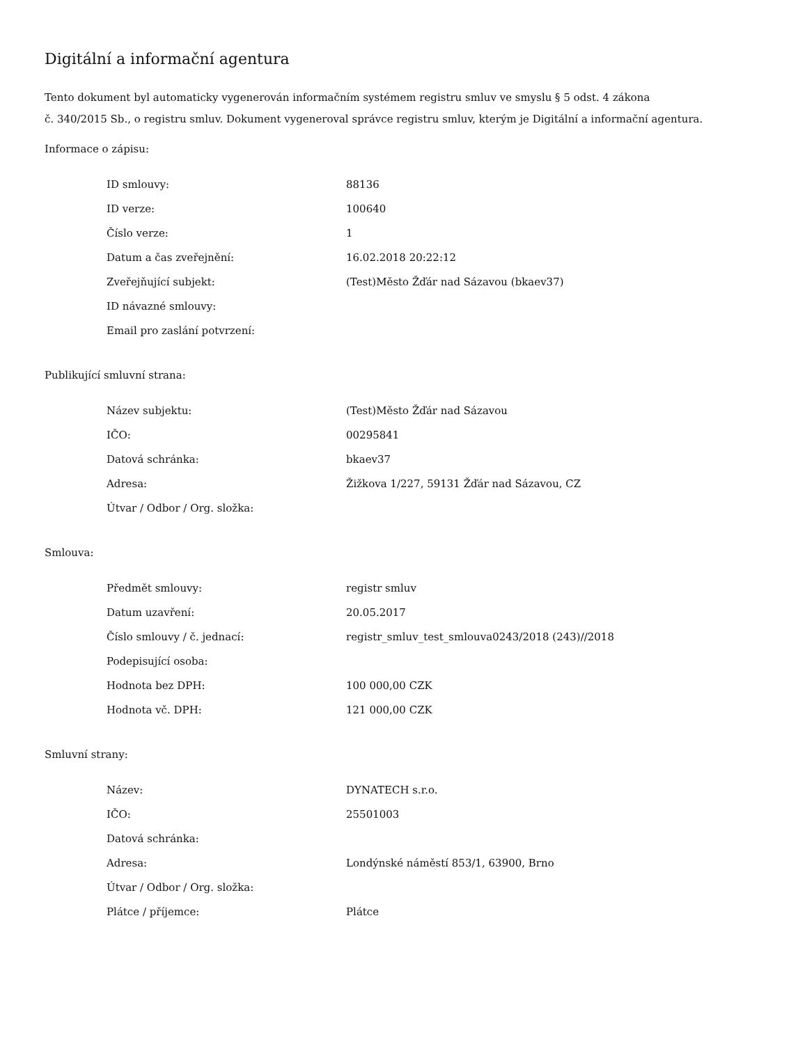Digitální a informační agentura
Tento dokument byl automaticky vygenerován informačním systémem registru smluv ve smyslu § 5 odst. 4 zákona
č. 340/2015 Sb., o registru smluv. Dokument vygeneroval správce registru smluv, kterým je Digitální a informační agentura.
Informace o zápisu:
| ID smlouvy: | 88136 |
| ID verze: | 100640 |
| Číslo verze: | 1 |
| Datum a čas zveřejnění: | 16.02.2018 20:22:12 |
| Zveřejňující subjekt: | (Test)Město Žďár nad Sázavou (bkaev37) |
| ID návazné smlouvy: | |
| Email pro zaslání potvrzení: | |
Publikující smluvní strana:
| Název subjektu: | (Test)Město Žďár nad Sázavou |
| IČO: | 00295841 |
| Datová schránka: | bkaev37 |
| Adresa: | Žižkova 1/227, 59131 Žďár nad Sázavou, CZ |
| Útvar / Odbor / Org. složka: | |
Smlouva:
| Předmět smlouvy: | registr smluv |
| Datum uzavření: | 20.05.2017 |
| Číslo smlouvy / č. jednací: | registr_smluv_test_smlouva0243/2018 (243)//2018 |
| Podepisující osoba: | |
| Hodnota bez DPH: | 100 000,00 CZK |
| Hodnota vč. DPH: | 121 000,00 CZK |
Smluvní strany:
| Název: | DYNATECH s.r.o. |
| IČO: | 25501003 |
| Datová schránka: | |
| Adresa: | Londýnské náměstí 853/1, 63900, Brno |
| Útvar / Odbor / Org. složka: | |
| Plátce / příjemce: | Plátce |